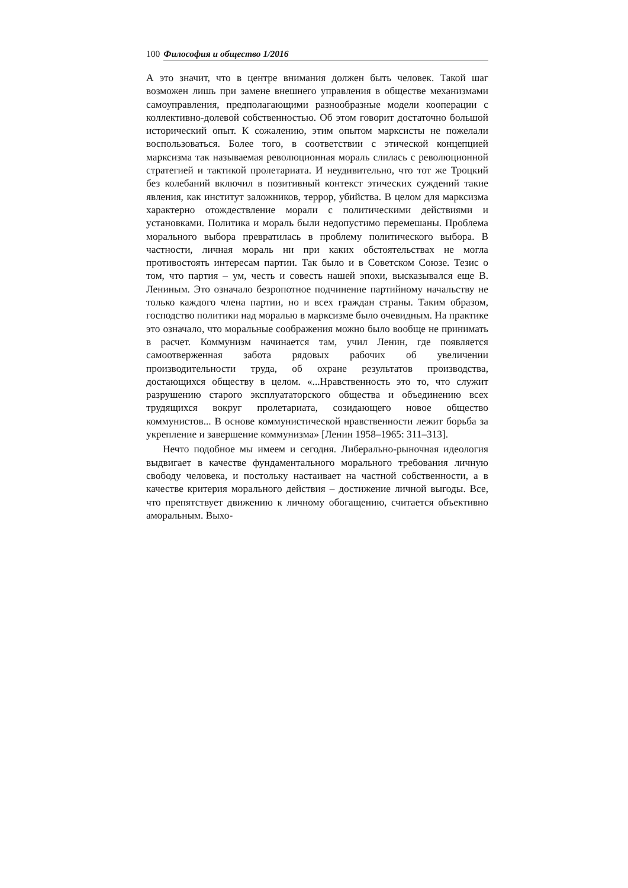100 Философия и общество 1/2016
А это значит, что в центре внимания должен быть человек. Такой шаг возможен лишь при замене внешнего управления в обществе механизмами самоуправления, предполагающими разнообразные модели кооперации с коллективно-долевой собственностью. Об этом говорит достаточно большой исторический опыт. К сожалению, этим опытом марксисты не пожелали воспользоваться. Более того, в соответствии с этической концепцией марксизма так называемая революционная мораль слилась с революционной стратегией и тактикой пролетариата. И неудивительно, что тот же Троцкий без колебаний включил в позитивный контекст этических суждений такие явления, как институт заложников, террор, убийства. В целом для марксизма характерно отождествление морали с политическими действиями и установками. Политика и мораль были недопустимо перемешаны. Проблема морального выбора превратилась в проблему политического выбора. В частности, личная мораль ни при каких обстоятельствах не могла противостоять интересам партии. Так было и в Советском Союзе. Тезис о том, что партия – ум, честь и совесть нашей эпохи, высказывался еще В. Лениным. Это означало безропотное подчинение партийному начальству не только каждого члена партии, но и всех граждан страны. Таким образом, господство политики над моралью в марксизме было очевидным. На практике это означало, что моральные соображения можно было вообще не принимать в расчет. Коммунизм начинается там, учил Ленин, где появляется самоотверженная забота рядовых рабочих об увеличении производительности труда, об охране результатов производства, достающихся обществу в целом. «...Нравственность это то, что служит разрушению старого эксплуататорского общества и объединению всех трудящихся вокруг пролетариата, созидающего новое общество коммунистов... В основе коммунистической нравственности лежит борьба за укрепление и завершение коммунизма» [Ленин 1958–1965: 311–313].
Нечто подобное мы имеем и сегодня. Либерально-рыночная идеология выдвигает в качестве фундаментального морального требования личную свободу человека, и постольку настаивает на частной собственности, а в качестве критерия морального действия – достижение личной выгоды. Все, что препятствует движению к личному обогащению, считается объективно аморальным. Выхо-